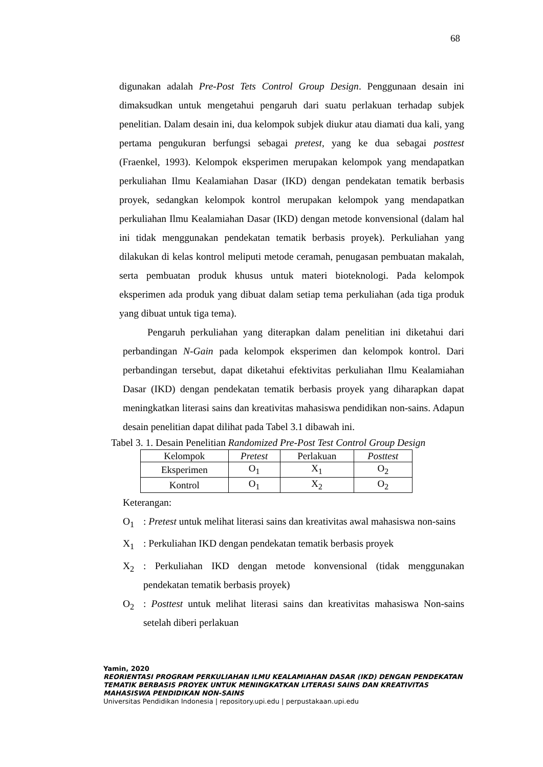68
digunakan adalah Pre-Post Tets Control Group Design. Penggunaan desain ini dimaksudkan untuk mengetahui pengaruh dari suatu perlakuan terhadap subjek penelitian. Dalam desain ini, dua kelompok subjek diukur atau diamati dua kali, yang pertama pengukuran berfungsi sebagai pretest, yang ke dua sebagai posttest (Fraenkel, 1993). Kelompok eksperimen merupakan kelompok yang mendapatkan perkuliahan Ilmu Kealamiahan Dasar (IKD) dengan pendekatan tematik berbasis proyek, sedangkan kelompok kontrol merupakan kelompok yang mendapatkan perkuliahan Ilmu Kealamiahan Dasar (IKD) dengan metode konvensional (dalam hal ini tidak menggunakan pendekatan tematik berbasis proyek). Perkuliahan yang dilakukan di kelas kontrol meliputi metode ceramah, penugasan pembuatan makalah, serta pembuatan produk khusus untuk materi bioteknologi. Pada kelompok eksperimen ada produk yang dibuat dalam setiap tema perkuliahan (ada tiga produk yang dibuat untuk tiga tema).
Pengaruh perkuliahan yang diterapkan dalam penelitian ini diketahui dari perbandingan N-Gain pada kelompok eksperimen dan kelompok kontrol. Dari perbandingan tersebut, dapat diketahui efektivitas perkuliahan Ilmu Kealamiahan Dasar (IKD) dengan pendekatan tematik berbasis proyek yang diharapkan dapat meningkatkan literasi sains dan kreativitas mahasiswa pendidikan non-sains. Adapun desain penelitian dapat dilihat pada Tabel 3.1 dibawah ini.
Tabel 3. 1. Desain Penelitian Randomized Pre-Post Test Control Group Design
| Kelompok | Pretest | Perlakuan | Posttest |
| Eksperimen | O<sub>1</sub> | X<sub>1</sub> | O<sub>2</sub> |
| Kontrol | O<sub>1</sub> | X<sub>2</sub> | O<sub>2</sub> |
Keterangan:
O<sub>1</sub>: Pretest untuk melihat literasi sains dan kreativitas awal mahasiswa non-sains
X<sub>1</sub>: Perkuliahan IKD dengan pendekatan tematik berbasis proyek
X<sub>2</sub>: Perkuliahan IKD dengan metode konvensional (tidak menggunakan pendekatan tematik berbasis proyek)
O<sub>2</sub>: Posttest untuk melihat literasi sains dan kreativitas mahasiswa Non-sains setelah diberi perlakuan
Yamin, 2020
REORIENTASI PROGRAM PERKULIAHAN ILMU KEALAMIAHAN DASAR (IKD) DENGAN PENDEKATAN TEMATIK BERBASIS PROYEK UNTUK MENINGKATKAN LITERASI SAINS DAN KREATIVITAS MAHASISWA PENDIDIKAN NON-SAINS
Universitas Pendidikan Indonesia | repository.upi.edu | perpustakaan.upi.edu